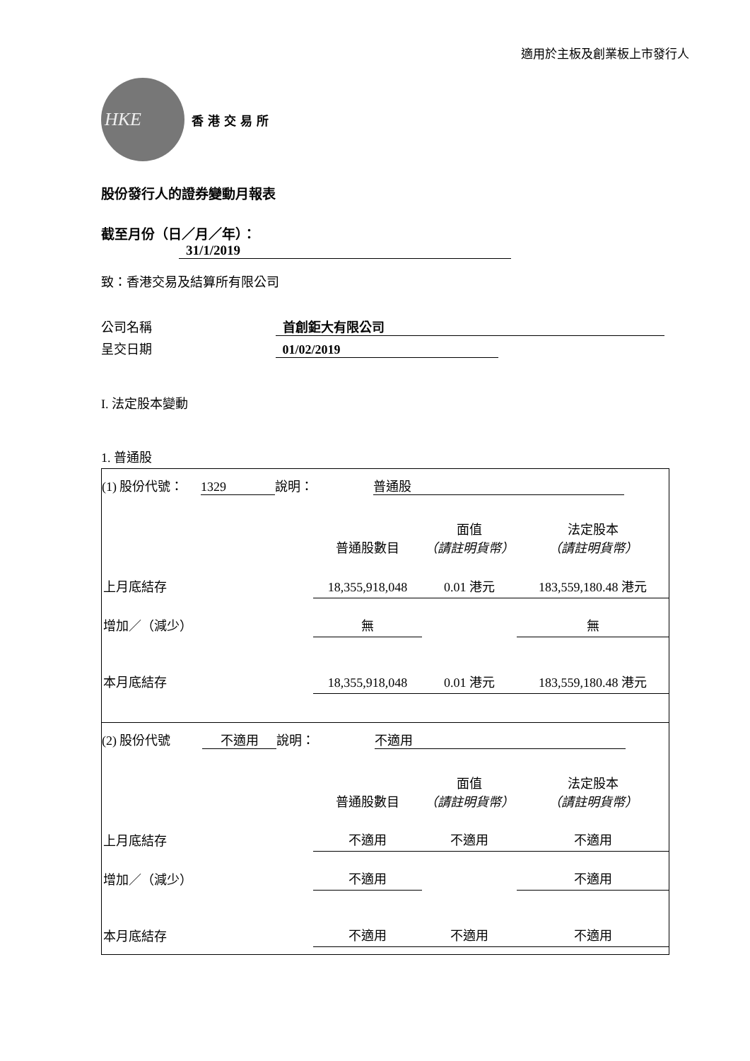適用於主板及創業板上市發行人
HKE
香港交易所
股份發行人的證券變動月報表
截至月份（日／月／年）： 31/1/2019
致：香港交易及結算所有限公司
公司名稱 首創鉅大有限公司
呈交日期 01/02/2019
I. 法定股本變動
1. 普通股
(1) 股份代號： 1329 說明： 普通股
| | 普通股數目 | 面值 （請註明貨幣） | 法定股本 （請註明貨幣） |
| 上月底結存 | 18,355,918,048 | 0.01 港元 | 183,559,180.48 港元 |
| 增加／（減少） | 無 | | 無 |
| 本月底結存 | 18,355,918,048 | 0.01 港元 | 183,559,180.48 港元 |
(2) 股份代號 不適用 說明： 不適用
| | 普通股數目 | 面值 （請註明貨幣） | 法定股本 （請註明貨幣） |
| 上月底結存 | 不適用 | 不適用 | 不適用 |
| 增加／（減少） | 不適用 | | 不適用 |
| 本月底結存 | 不適用 | 不適用 | 不適用 |